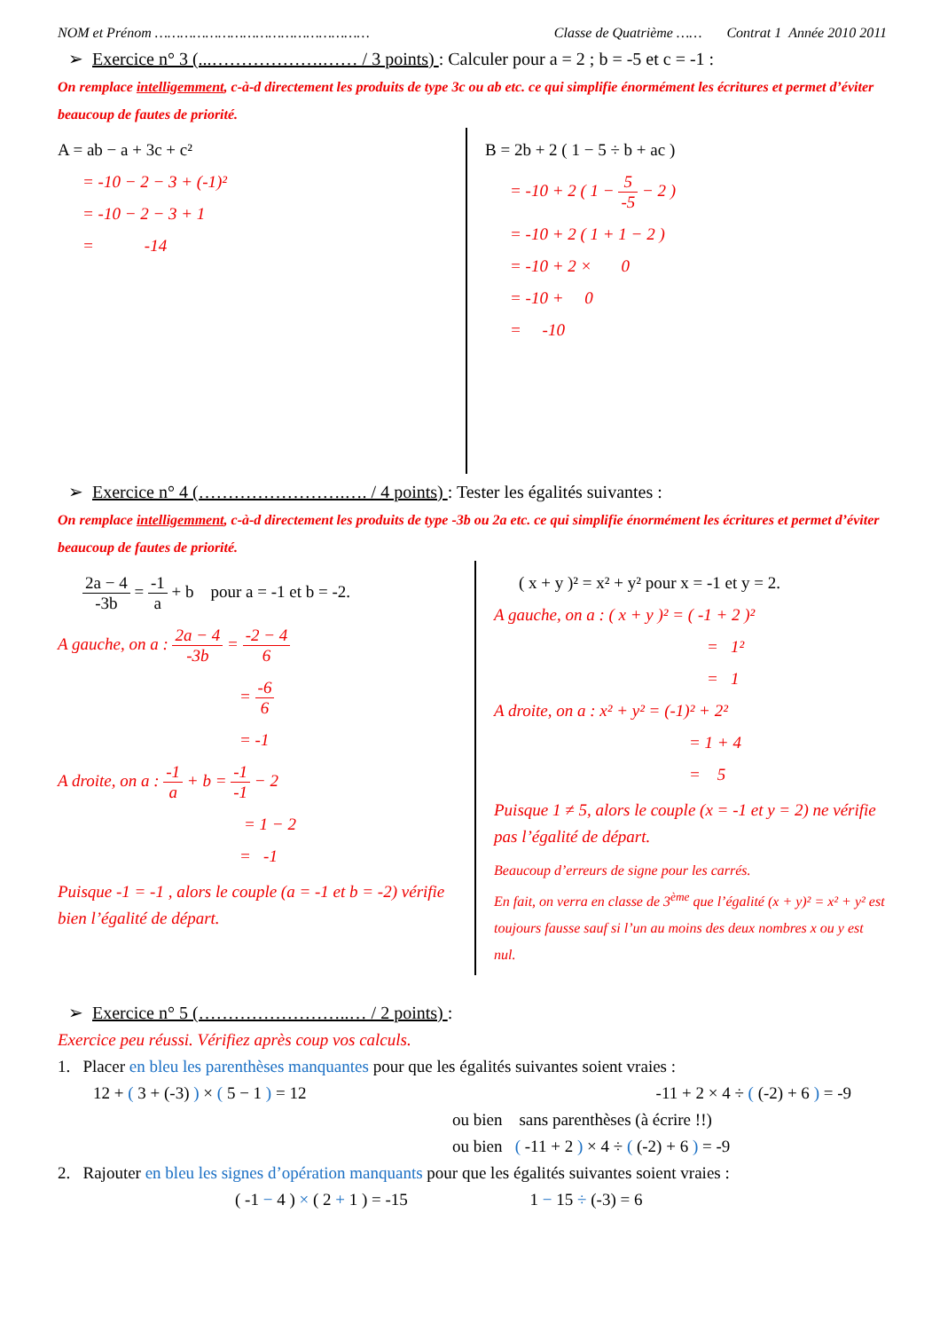NOM et Prénom …………………………………………… Classe de Quatrième …… Contrat 1 Année 2010 2011
➢ Exercice n° 3 (...……………….…… / 3 points) : Calculer pour a = 2 ; b = -5 et c = -1 :
On remplace intelligemment, c-à-d directement les produits de type 3c ou ab etc. ce qui simplifie énormément les écritures et permet d’éviter beaucoup de fautes de priorité.
A = ab − a + 3c + c²
= -10 − 2 − 3 + (-1)²
= -10 − 2 − 3 + 1
= -14
B = 2b + 2 ( 1 − 5 ÷ b + ac )
= -10 + 2 ( 1 − 5 -5 − 2 )
= -10 + 2 ( 1 + 1 − 2 )
= -10 + 2 × 0
= -10 + 0
= -10
➢ Exercice n° 4 (…………………….…. / 4 points) : Tester les égalités suivantes :
On remplace intelligemment, c-à-d directement les produits de type -3b ou 2a etc. ce qui simplifie énormément les écritures et permet d’éviter beaucoup de fautes de priorité.
2a − 4 -3b = -1 a + b pour a = -1 et b = -2.
A gauche, on a : 2a − 4 -3b = -2 − 4 6
= -6 6
= -1
A droite, on a : -1 a + b = -1 -1 − 2
= 1 − 2
= -1
Puisque -1 = -1 , alors le couple (a = -1 et b = -2) vérifie bien l’égalité de départ.
( x + y )² = x² + y² pour x = -1 et y = 2.
A gauche, on a : ( x + y )² = ( -1 + 2 )²
= 1²
= 1
A droite, on a : x² + y² = (-1)² + 2²
= 1 + 4
= 5
Puisque 1 ≠ 5, alors le couple (x = -1 et y = 2) ne vérifie pas l’égalité de départ.
Beaucoup d’erreurs de signe pour les carrés.
En fait, on verra en classe de 3<sup>ème</sup> que l’égalité (x + y)² = x² + y² est toujours fausse sauf si l’un au moins des deux nombres x ou y est nul.
➢ Exercice n° 5 (……………………..… / 2 points) :
Exercice peu réussi. Vérifiez après coup vos calculs.
1. Placer en bleu les parenthèses manquantes pour que les égalités suivantes soient vraies :
12 + ( 3 + (-3) ) × ( 5 − 1 ) = 12 -11 + 2 × 4 ÷ ( (-2) + 6 ) = -9
ou bien sans parenthèses (à écrire !!)
ou bien ( -11 + 2 ) × 4 ÷ ( (-2) + 6 ) = -9
2. Rajouter en bleu les signes d’opération manquants pour que les égalités suivantes soient vraies :
( -1 − 4 ) × ( 2 + 1 ) = -15 1 − 15 ÷ (-3) = 6